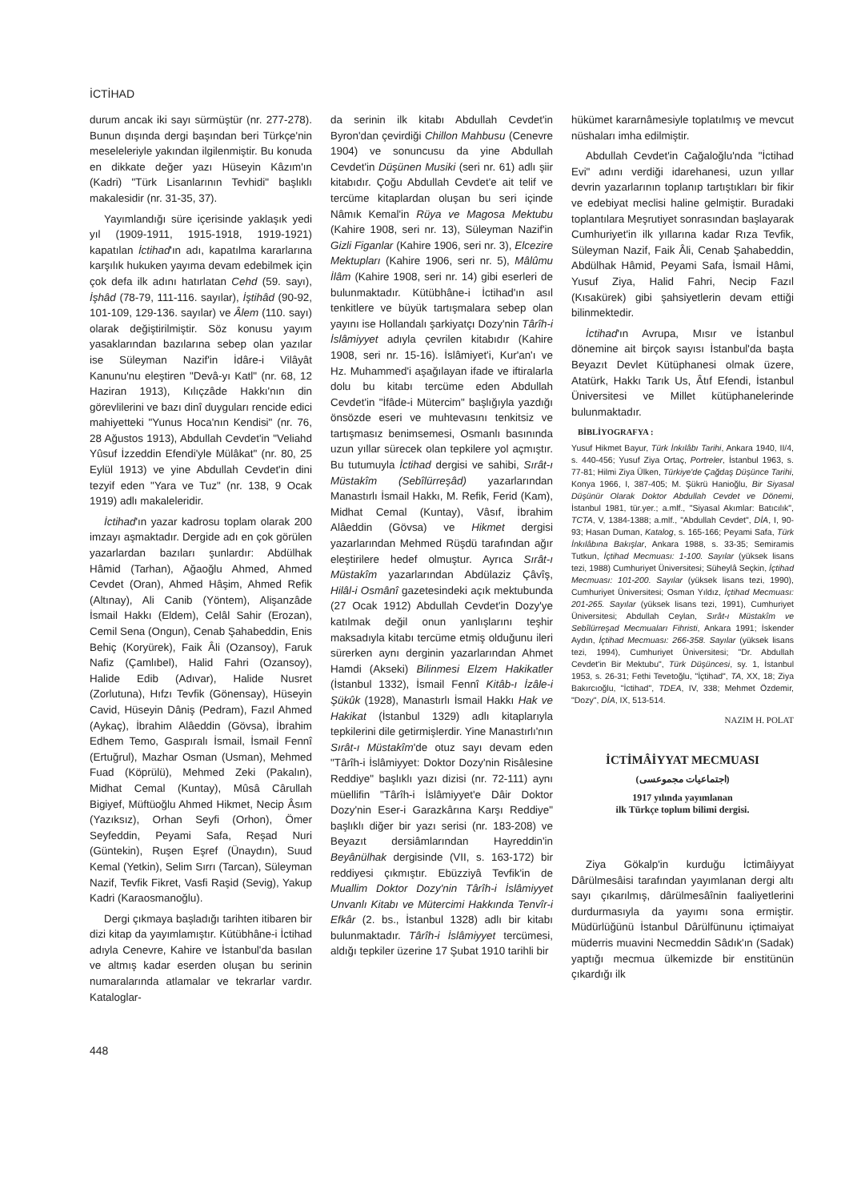İCTİHAD
durum ancak iki sayı sürmüştür (nr. 277-278). Bunun dışında dergi başından beri Türkçe'nin meseleleriyle yakından ilgilenmiştir. Bu konuda en dikkate değer yazı Hüseyin Kâzım'ın (Kadri) "Türk Lisanlarının Tevhidi" başlıklı makalesidir (nr. 31-35, 37).
Yayımlandığı süre içerisinde yaklaşık yedi yıl (1909-1911, 1915-1918, 1919-1921) kapatılan İctihad'ın adı, kapatılma kararlarına karşılık hukuken yayıma devam edebilmek için çok defa ilk adını hatırlatan Cehd (59. sayı), İşhâd (78-79, 111-116. sayılar), İştihâd (90-92, 101-109, 129-136. sayılar) ve Âlem (110. sayı) olarak değiştirilmiştir. Söz konusu yayım yasaklarından bazılarına sebep olan yazılar ise Süleyman Nazif'in İdâre-i Vilâyât Kanunu'nu eleştiren "Devâ-yı Katl" (nr. 68, 12 Haziran 1913), Kılıçzâde Hakkı'nın din görevlilerini ve bazı dinî duyguları rencide edici mahiyetteki "Yunus Hoca'nın Kendisi" (nr. 76, 28 Ağustos 1913), Abdullah Cevdet'in "Veliahd Yûsuf İzzeddin Efendi'yle Mülâkat" (nr. 80, 25 Eylül 1913) ve yine Abdullah Cevdet'in dini tezyif eden "Yara ve Tuz" (nr. 138, 9 Ocak 1919) adlı makaleleridir.
İctihad'ın yazar kadrosu toplam olarak 200 imzayı aşmaktadır. Dergide adı en çok görülen yazarlardan bazıları şunlardır: Abdülhak Hâmid (Tarhan), Ağaoğlu Ahmed, Ahmed Cevdet (Oran), Ahmed Hâşim, Ahmed Refik (Altınay), Ali Canib (Yöntem), Alişanzâde İsmail Hakkı (Eldem), Celâl Sahir (Erozan), Cemil Sena (Ongun), Cenab Şahabeddin, Enis Behiç (Koryürek), Faik Âli (Ozansoy), Faruk Nafiz (Çamlıbel), Halid Fahri (Ozansoy), Halide Edib (Adıvar), Halide Nusret (Zorlutuna), Hıfzı Tevfik (Gönensay), Hüseyin Cavid, Hüseyin Dâniş (Pedram), Fazıl Ahmed (Aykaç), İbrahim Alâeddin (Gövsa), İbrahim Edhem Temo, Gaspıralı İsmail, İsmail Fennî (Ertuğrul), Mazhar Osman (Usman), Mehmed Fuad (Köprülü), Mehmed Zeki (Pakalın), Midhat Cemal (Kuntay), Mûsâ Cârullah Bigiyef, Müftüoğlu Ahmed Hikmet, Necip Âsım (Yazıksız), Orhan Seyfi (Orhon), Ömer Seyfeddin, Peyami Safa, Reşad Nuri (Güntekin), Ruşen Eşref (Ünaydın), Suud Kemal (Yetkin), Selim Sırrı (Tarcan), Süleyman Nazif, Tevfik Fikret, Vasfi Raşid (Sevig), Yakup Kadri (Karaosmanoğlu).
Dergi çıkmaya başladığı tarihten itibaren bir dizi kitap da yayımlamıştır. Kütübhâne-i İctihad adıyla Cenevre, Kahire ve İstanbul'da basılan ve altmış kadar eserden oluşan bu serinin numaralarında atlamalar ve tekrarlar vardır. Kataloglar-
da serinin ilk kitabı Abdullah Cevdet'in Byron'dan çevirdiği Chillon Mahbusu (Cenevre 1904) ve sonuncusu da yine Abdullah Cevdet'in Düşünen Musiki (seri nr. 61) adlı şiir kitabıdır. Çoğu Abdullah Cevdet'e ait telif ve tercüme kitaplardan oluşan bu seri içinde Nâmık Kemal'in Rüya ve Magosa Mektubu (Kahire 1908, seri nr. 13), Süleyman Nazif'in Gizli Figanlar (Kahire 1906, seri nr. 3), Elcezire Mektupları (Kahire 1906, seri nr. 5), Mâlûmu İlâm (Kahire 1908, seri nr. 14) gibi eserleri de bulunmaktadır. Kütübhâne-i İctihad'ın asıl tenkitlere ve büyük tartışmalara sebep olan yayını ise Hollandalı şarkiyatçı Dozy'nin Târîh-i İslâmiyyet adıyla çevrilen kitabıdır (Kahire 1908, seri nr. 15-16). İslâmiyet'i, Kur'an'ı ve Hz. Muhammed'i aşağılayan ifade ve iftiralarla dolu bu kitabı tercüme eden Abdullah Cevdet'in "İfâde-i Mütercim" başlığıyla yazdığı önsözde eseri ve muhtevasını tenkitsiz ve tartışmasız benimsemesi, Osmanlı basınında uzun yıllar sürecek olan tepkilere yol açmıştır. Bu tutumuyla İctihad dergisi ve sahibi, Sırât-ı Müstakîm (Sebîlürreşâd) yazarlarından Manastırlı İsmail Hakkı, M. Refik, Ferid (Kam), Midhat Cemal (Kuntay), Vâsıf, İbrahim Alâeddin (Gövsa) ve Hikmet dergisi yazarlarından Mehmed Rüşdü tarafından ağır eleştirilere hedef olmuştur. Ayrıca Sırât-ı Müstakîm yazarlarından Abdülaziz Çâvîş, Hilâl-i Osmânî gazetesindeki açık mektubunda (27 Ocak 1912) Abdullah Cevdet'in Dozy'ye katılmak değil onun yanlışlarını teşhir maksadıyla kitabı tercüme etmiş olduğunu ileri sürerken aynı derginin yazarlarından Ahmet Hamdi (Akseki) Bilinmesi Elzem Hakikatler (İstanbul 1332), İsmail Fennî Kitâb-ı İzâle-i Şükûk (1928), Manastırlı İsmail Hakkı Hak ve Hakikat (İstanbul 1329) adlı kitaplarıyla tepkilerini dile getirmişlerdir. Yine Manastırlı'nın Sırât-ı Müstakîm'de otuz sayı devam eden "Târîh-i İslâmiyyet: Doktor Dozy'nin Risâlesine Reddiye" başlıklı yazı dizisi (nr. 72-111) aynı müellifin "Târîh-i İslâmiyyet'e Dâir Doktor Dozy'nin Eser-i Garazkârına Karşı Reddiye" başlıklı diğer bir yazı serisi (nr. 183-208) ve Beyazıt dersiâmlarından Hayreddin'in Beyânülhak dergisinde (VII, s. 163-172) bir reddiyesi çıkmıştır. Ebüzziyâ Tevfik'in de Muallim Doktor Dozy'nin Târîh-i İslâmiyyet Unvanlı Kitabı ve Mütercimi Hakkında Tenvîr-i Efkâr (2. bs., İstanbul 1328) adlı bir kitabı bulunmaktadır. Târîh-i İslâmiyyet tercümesi, aldığı tepkiler üzerine 17 Şubat 1910 tarihli bir
hükümet kararnâmesiyle toplatılmış ve mevcut nüshaları imha edilmiştir.
Abdullah Cevdet'in Cağaloğlu'nda "İctihad Evi" adını verdiği idarehanesi, uzun yıllar devrin yazarlarının toplanıp tartıştıkları bir fikir ve edebiyat meclisi haline gelmiştir. Buradaki toplantılara Meşrutiyet sonrasından başlayarak Cumhuriyet'in ilk yıllarına kadar Rıza Tevfik, Süleyman Nazif, Faik Âli, Cenab Şahabeddin, Abdülhak Hâmid, Peyami Safa, İsmail Hâmi, Yusuf Ziya, Halid Fahri, Necip Fazıl (Kısakürek) gibi şahsiyetlerin devam ettiği bilinmektedir.
İctihad'ın Avrupa, Mısır ve İstanbul dönemine ait birçok sayısı İstanbul'da başta Beyazıt Devlet Kütüphanesi olmak üzere, Atatürk, Hakkı Tarık Us, Âtıf Efendi, İstanbul Üniversitesi ve Millet kütüphanelerinde bulunmaktadır.
BİBLİYOGRAFYA :
Yusuf Hikmet Bayur, Türk İnkılâbı Tarihi, Ankara 1940, II/4, s. 440-456; Yusuf Ziya Ortaç, Portreler, İstanbul 1963, s. 77-81; Hilmi Ziya Ülken, Türkiye'de Çağdaş Düşünce Tarihi, Konya 1966, I, 387-405; M. Şükrü Hanioğlu, Bir Siyasal Düşünür Olarak Doktor Abdullah Cevdet ve Dönemi, İstanbul 1981, tür.yer.; a.mlf., "Siyasal Akımlar: Batıcılık", TCTA, V, 1384-1388; a.mlf., "Abdullah Cevdet", DİA, I, 90-93; Hasan Duman, Katalog, s. 165-166; Peyami Safa, Türk İnkılâbına Bakışlar, Ankara 1988, s. 33-35; Semiramis Tutkun, İçtihad Mecmuası: 1-100. Sayılar (yüksek lisans tezi, 1988) Cumhuriyet Üniversitesi; Süheylâ Seçkin, İçtihad Mecmuası: 101-200. Sayılar (yüksek lisans tezi, 1990), Cumhuriyet Üniversitesi; Osman Yıldız, İçtihad Mecmuası: 201-265. Sayılar (yüksek lisans tezi, 1991), Cumhuriyet Üniversitesi; Abdullah Ceylan, Sırât-ı Müstakîm ve Sebîlürreşad Mecmuaları Fihristi, Ankara 1991; İskender Aydın, İçtihad Mecmuası: 266-358. Sayılar (yüksek lisans tezi, 1994), Cumhuriyet Üniversitesi; "Dr. Abdullah Cevdet'in Bir Mektubu", Türk Düşüncesi, sy. 1, İstanbul 1953, s. 26-31; Fethi Tevetoğlu, "İçtihad", TA, XX, 18; Ziya Bakırcıoğlu, "İctihad", TDEA, IV, 338; Mehmet Özdemir, "Dozy", DİA, IX, 513-514.
NAZIM H. POLAT
İCTİMÂİYYAT MECMUASI
(اجتماعيات مجموعسى)
1917 yılında yayımlanan
ilk Türkçe toplum bilimi dergisi.
Ziya Gökalp'in kurduğu İctimâiyyat Dârülmesâisi tarafından yayımlanan dergi altı sayı çıkarılmış, dârülmesâînin faaliyetlerini durdurmasıyla da yayımı sona ermiştir. Müdürlüğünü İstanbul Dârülfünunu içtimaiyat müderris muavini Necmeddin Sâdık'ın (Sadak) yaptığı mecmua ülkemizde bir enstitünün çıkardığı ilk
448